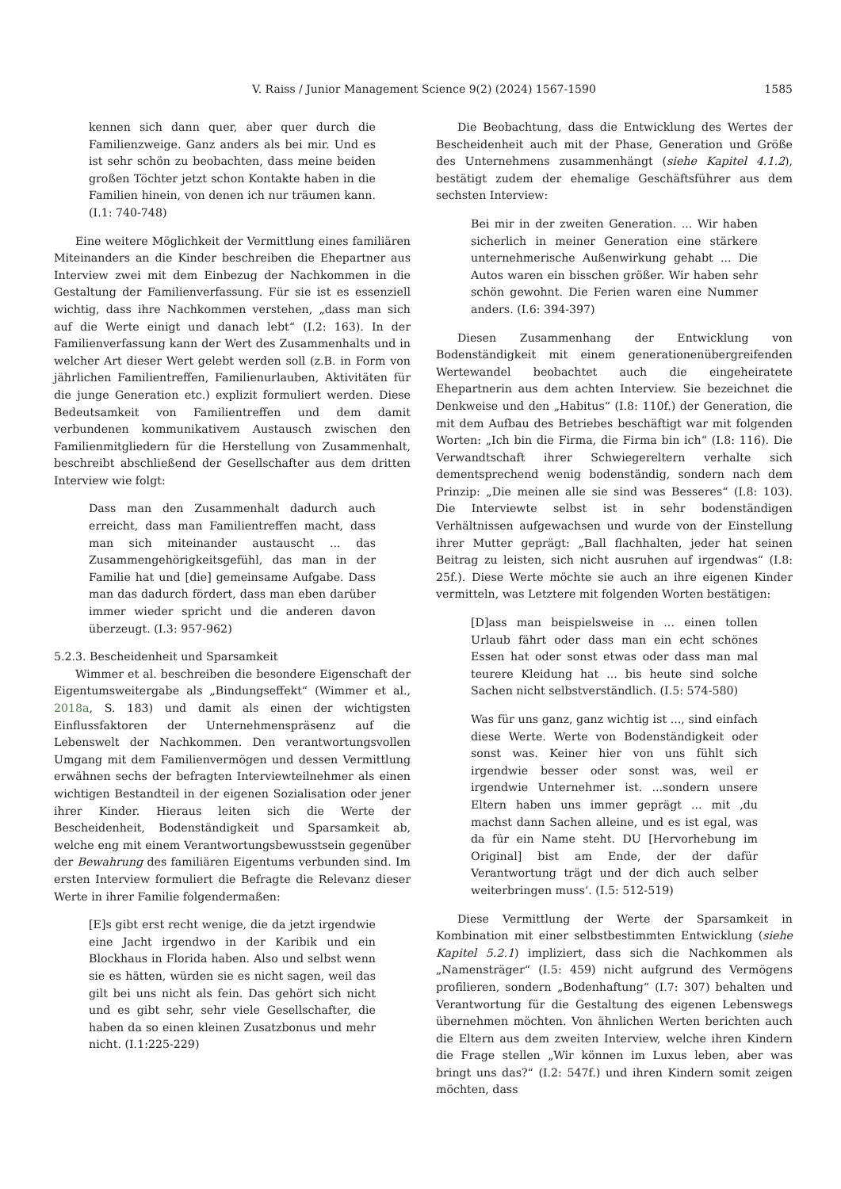V. Raiss / Junior Management Science 9(2) (2024) 1567-1590 1585
kennen sich dann quer, aber quer durch die Familienzweige. Ganz anders als bei mir. Und es ist sehr schön zu beobachten, dass meine beiden großen Töchter jetzt schon Kontakte haben in die Familien hinein, von denen ich nur träumen kann. (I.1: 740-748)
Eine weitere Möglichkeit der Vermittlung eines familiären Miteinanders an die Kinder beschreiben die Ehepartner aus Interview zwei mit dem Einbezug der Nachkommen in die Gestaltung der Familienverfassung. Für sie ist es essenziell wichtig, dass ihre Nachkommen verstehen, „dass man sich auf die Werte einigt und danach lebt“ (I.2: 163). In der Familienverfassung kann der Wert des Zusammenhalts und in welcher Art dieser Wert gelebt werden soll (z.B. in Form von jährlichen Familientreffen, Familienurlauben, Aktivitäten für die junge Generation etc.) explizit formuliert werden. Diese Bedeutsamkeit von Familientreffen und dem damit verbundenen kommunikativem Austausch zwischen den Familienmitgliedern für die Herstellung von Zusammenhalt, beschreibt abschließend der Gesellschafter aus dem dritten Interview wie folgt:
Dass man den Zusammenhalt dadurch auch erreicht, dass man Familientreffen macht, dass man sich miteinander austauscht ... das Zusammengehörigkeitsgefühl, das man in der Familie hat und [die] gemeinsame Aufgabe. Dass man das dadurch fördert, dass man eben darüber immer wieder spricht und die anderen davon überzeugt. (I.3: 957-962)
5.2.3. Bescheidenheit und Sparsamkeit
Wimmer et al. beschreiben die besondere Eigenschaft der Eigentumsweitergabe als „Bindungseffekt“ (Wimmer et al., 2018a, S. 183) und damit als einen der wichtigsten Einflussfaktoren der Unternehmenspräsenz auf die Lebenswelt der Nachkommen. Den verantwortungsvollen Umgang mit dem Familienvermögen und dessen Vermittlung erwähnen sechs der befragten Interviewteilnehmer als einen wichtigen Bestandteil in der eigenen Sozialisation oder jener ihrer Kinder. Hieraus leiten sich die Werte der Bescheidenheit, Bodenständigkeit und Sparsamkeit ab, welche eng mit einem Verantwortungsbewusstsein gegenüber der Bewahrung des familiären Eigentums verbunden sind. Im ersten Interview formuliert die Befragte die Relevanz dieser Werte in ihrer Familie folgendermaßen:
[E]s gibt erst recht wenige, die da jetzt irgendwie eine Jacht irgendwo in der Karibik und ein Blockhaus in Florida haben. Also und selbst wenn sie es hätten, würden sie es nicht sagen, weil das gilt bei uns nicht als fein. Das gehört sich nicht und es gibt sehr, sehr viele Gesellschafter, die haben da so einen kleinen Zusatzbonus und mehr nicht. (I.1:225-229)
Die Beobachtung, dass die Entwicklung des Wertes der Bescheidenheit auch mit der Phase, Generation und Größe des Unternehmens zusammenhängt (siehe Kapitel 4.1.2), bestätigt zudem der ehemalige Geschäftsführer aus dem sechsten Interview:
Bei mir in der zweiten Generation. ... Wir haben sicherlich in meiner Generation eine stärkere unternehmerische Außenwirkung gehabt ... Die Autos waren ein bisschen größer. Wir haben sehr schön gewohnt. Die Ferien waren eine Nummer anders. (I.6: 394-397)
Diesen Zusammenhang der Entwicklung von Bodenständigkeit mit einem generationenübergreifenden Wertewandel beobachtet auch die eingeheiratete Ehepartnerin aus dem achten Interview. Sie bezeichnet die Denkweise und den „Habitus“ (I.8: 110f.) der Generation, die mit dem Aufbau des Betriebes beschäftigt war mit folgenden Worten: „Ich bin die Firma, die Firma bin ich“ (I.8: 116). Die Verwandtschaft ihrer Schwiegereltern verhalte sich dementsprechend wenig bodenständig, sondern nach dem Prinzip: „Die meinen alle sie sind was Besseres“ (I.8: 103). Die Interviewte selbst ist in sehr bodenständigen Verhältnissen aufgewachsen und wurde von der Einstellung ihrer Mutter geprägt: „Ball flachhalten, jeder hat seinen Beitrag zu leisten, sich nicht ausruhen auf irgendwas“ (I.8: 25f.). Diese Werte möchte sie auch an ihre eigenen Kinder vermitteln, was Letztere mit folgenden Worten bestätigen:
[D]ass man beispielsweise in ... einen tollen Urlaub fährt oder dass man ein echt schönes Essen hat oder sonst etwas oder dass man mal teurere Kleidung hat ... bis heute sind solche Sachen nicht selbstverständlich. (I.5: 574-580)
Was für uns ganz, ganz wichtig ist ..., sind einfach diese Werte. Werte von Bodenständigkeit oder sonst was. Keiner hier von uns fühlt sich irgendwie besser oder sonst was, weil er irgendwie Unternehmer ist. ...sondern unsere Eltern haben uns immer geprägt ... mit ‚du machst dann Sachen alleine, und es ist egal, was da für ein Name steht. DU [Hervorhebung im Original] bist am Ende, der der dafür Verantwortung trägt und der dich auch selber weiterbringen muss‘. (I.5: 512-519)
Diese Vermittlung der Werte der Sparsamkeit in Kombination mit einer selbstbestimmten Entwicklung (siehe Kapitel 5.2.1) impliziert, dass sich die Nachkommen als „Namensträger“ (I.5: 459) nicht aufgrund des Vermögens profilieren, sondern „Bodenhaftung“ (I.7: 307) behalten und Verantwortung für die Gestaltung des eigenen Lebenswegs übernehmen möchten. Von ähnlichen Werten berichten auch die Eltern aus dem zweiten Interview, welche ihren Kindern die Frage stellen „Wir können im Luxus leben, aber was bringt uns das?“ (I.2: 547f.) und ihren Kindern somit zeigen möchten, dass